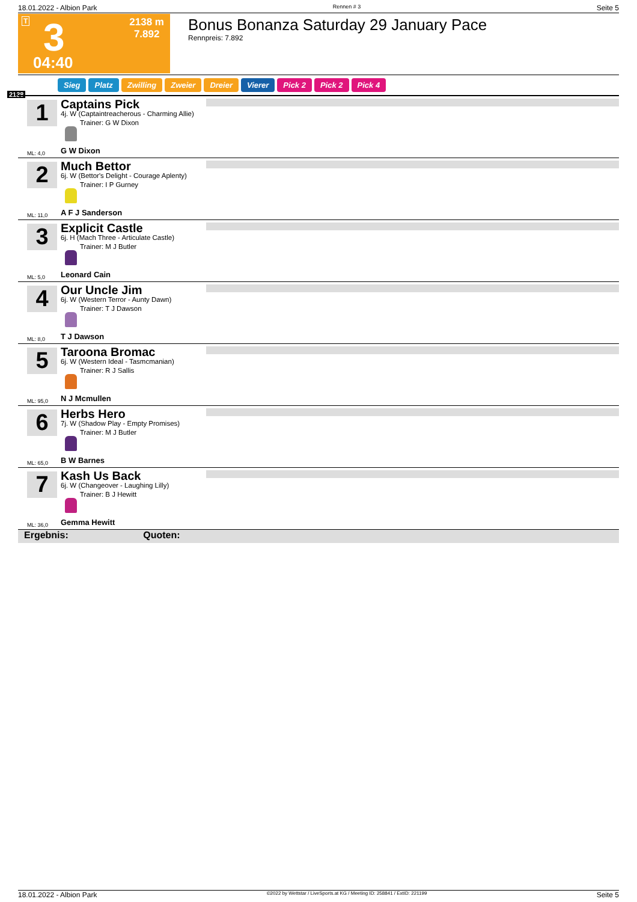18.01.2022 - Albion Park Rennen # 3 Seite 5
T 3
04:40
2138 m
7.892
Bonus Bonanza Saturday 29 January Pace
Rennpreis: 7.892
Sieg Platz Zwilling Zweier Dreier Vierer Pick 2 Pick 2 Pick 4
2138
1 Captains Pick
4j. W (Captaintreacherous - Charming Allie)
Trainer: G W Dixon
G W Dixon
ML: 4,0
2 Much Bettor
6j. W (Bettor's Delight - Courage Aplenty)
Trainer: I P Gurney
A F J Sanderson
ML: 11,0
3 Explicit Castle
6j. H (Mach Three - Articulate Castle)
Trainer: M J Butler
Leonard Cain
ML: 5,0
4 Our Uncle Jim
6j. W (Western Terror - Aunty Dawn)
Trainer: T J Dawson
T J Dawson
ML: 8,0
5 Taroona Bromac
6j. W (Western Ideal - Tasmcmanian)
Trainer: R J Sallis
N J Mcmullen
ML: 95,0
6 Herbs Hero
7j. W (Shadow Play - Empty Promises)
Trainer: M J Butler
B W Barnes
ML: 65,0
7 Kash Us Back
6j. W (Changeover - Laughing Lilly)
Trainer: B J Hewitt
Gemma Hewitt
ML: 36,0
Ergebnis: Quoten:
18.01.2022 - Albion Park ©2022 by Wettstar / LiveSports.at KG / Meeting ID: 258841 / ExtID: 221199 Seite 5